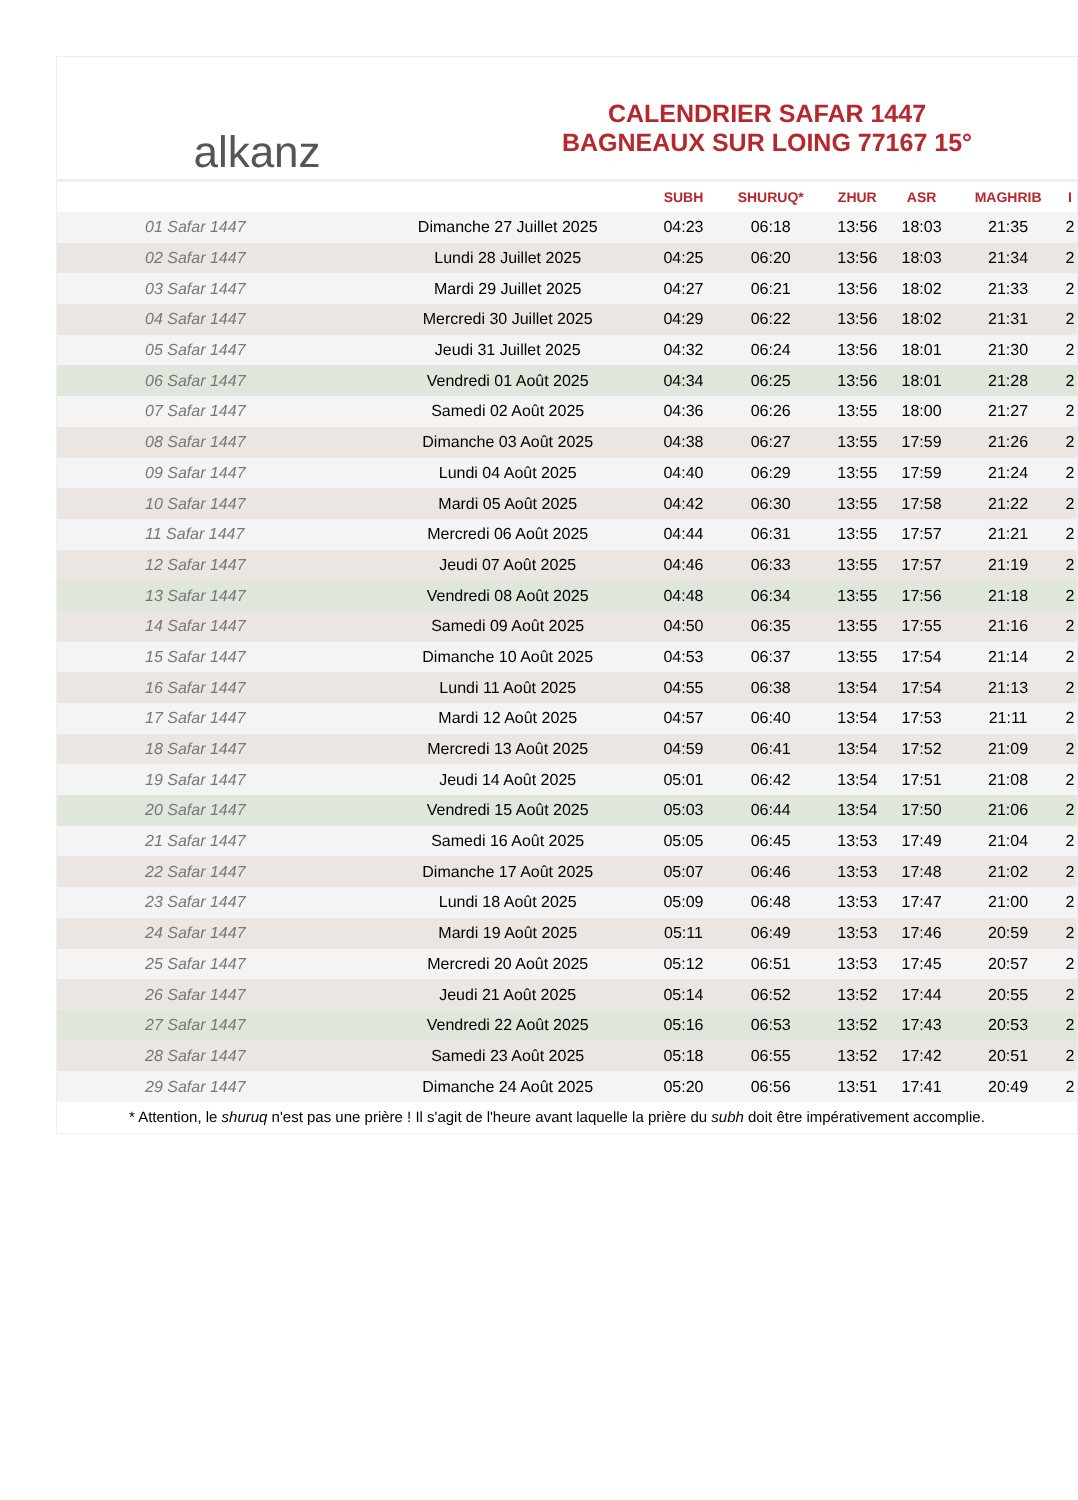alkanz
CALENDRIER SAFAR 1447
BAGNEAUX SUR LOING 77167 15°
| | | SUBH | SHURUQ* | ZHUR | ASR | MAGHRIB | I |
| --- | --- | --- | --- | --- | --- | --- | --- |
| 01 Safar 1447 | Dimanche 27 Juillet 2025 | 04:23 | 06:18 | 13:56 | 18:03 | 21:35 | 2 |
| 02 Safar 1447 | Lundi 28 Juillet 2025 | 04:25 | 06:20 | 13:56 | 18:03 | 21:34 | 2 |
| 03 Safar 1447 | Mardi 29 Juillet 2025 | 04:27 | 06:21 | 13:56 | 18:02 | 21:33 | 2 |
| 04 Safar 1447 | Mercredi 30 Juillet 2025 | 04:29 | 06:22 | 13:56 | 18:02 | 21:31 | 2 |
| 05 Safar 1447 | Jeudi 31 Juillet 2025 | 04:32 | 06:24 | 13:56 | 18:01 | 21:30 | 2 |
| 06 Safar 1447 | Vendredi 01 Août 2025 | 04:34 | 06:25 | 13:56 | 18:01 | 21:28 | 2 |
| 07 Safar 1447 | Samedi 02 Août 2025 | 04:36 | 06:26 | 13:55 | 18:00 | 21:27 | 2 |
| 08 Safar 1447 | Dimanche 03 Août 2025 | 04:38 | 06:27 | 13:55 | 17:59 | 21:26 | 2 |
| 09 Safar 1447 | Lundi 04 Août 2025 | 04:40 | 06:29 | 13:55 | 17:59 | 21:24 | 2 |
| 10 Safar 1447 | Mardi 05 Août 2025 | 04:42 | 06:30 | 13:55 | 17:58 | 21:22 | 2 |
| 11 Safar 1447 | Mercredi 06 Août 2025 | 04:44 | 06:31 | 13:55 | 17:57 | 21:21 | 2 |
| 12 Safar 1447 | Jeudi 07 Août 2025 | 04:46 | 06:33 | 13:55 | 17:57 | 21:19 | 2 |
| 13 Safar 1447 | Vendredi 08 Août 2025 | 04:48 | 06:34 | 13:55 | 17:56 | 21:18 | 2 |
| 14 Safar 1447 | Samedi 09 Août 2025 | 04:50 | 06:35 | 13:55 | 17:55 | 21:16 | 2 |
| 15 Safar 1447 | Dimanche 10 Août 2025 | 04:53 | 06:37 | 13:55 | 17:54 | 21:14 | 2 |
| 16 Safar 1447 | Lundi 11 Août 2025 | 04:55 | 06:38 | 13:54 | 17:54 | 21:13 | 2 |
| 17 Safar 1447 | Mardi 12 Août 2025 | 04:57 | 06:40 | 13:54 | 17:53 | 21:11 | 2 |
| 18 Safar 1447 | Mercredi 13 Août 2025 | 04:59 | 06:41 | 13:54 | 17:52 | 21:09 | 2 |
| 19 Safar 1447 | Jeudi 14 Août 2025 | 05:01 | 06:42 | 13:54 | 17:51 | 21:08 | 2 |
| 20 Safar 1447 | Vendredi 15 Août 2025 | 05:03 | 06:44 | 13:54 | 17:50 | 21:06 | 2 |
| 21 Safar 1447 | Samedi 16 Août 2025 | 05:05 | 06:45 | 13:53 | 17:49 | 21:04 | 2 |
| 22 Safar 1447 | Dimanche 17 Août 2025 | 05:07 | 06:46 | 13:53 | 17:48 | 21:02 | 2 |
| 23 Safar 1447 | Lundi 18 Août 2025 | 05:09 | 06:48 | 13:53 | 17:47 | 21:00 | 2 |
| 24 Safar 1447 | Mardi 19 Août 2025 | 05:11 | 06:49 | 13:53 | 17:46 | 20:59 | 2 |
| 25 Safar 1447 | Mercredi 20 Août 2025 | 05:12 | 06:51 | 13:53 | 17:45 | 20:57 | 2 |
| 26 Safar 1447 | Jeudi 21 Août 2025 | 05:14 | 06:52 | 13:52 | 17:44 | 20:55 | 2 |
| 27 Safar 1447 | Vendredi 22 Août 2025 | 05:16 | 06:53 | 13:52 | 17:43 | 20:53 | 2 |
| 28 Safar 1447 | Samedi 23 Août 2025 | 05:18 | 06:55 | 13:52 | 17:42 | 20:51 | 2 |
| 29 Safar 1447 | Dimanche 24 Août 2025 | 05:20 | 06:56 | 13:51 | 17:41 | 20:49 | 2 |
* Attention, le shuruq n'est pas une prière ! Il s'agit de l'heure avant laquelle la prière du subh doit être impérativement accomplie.